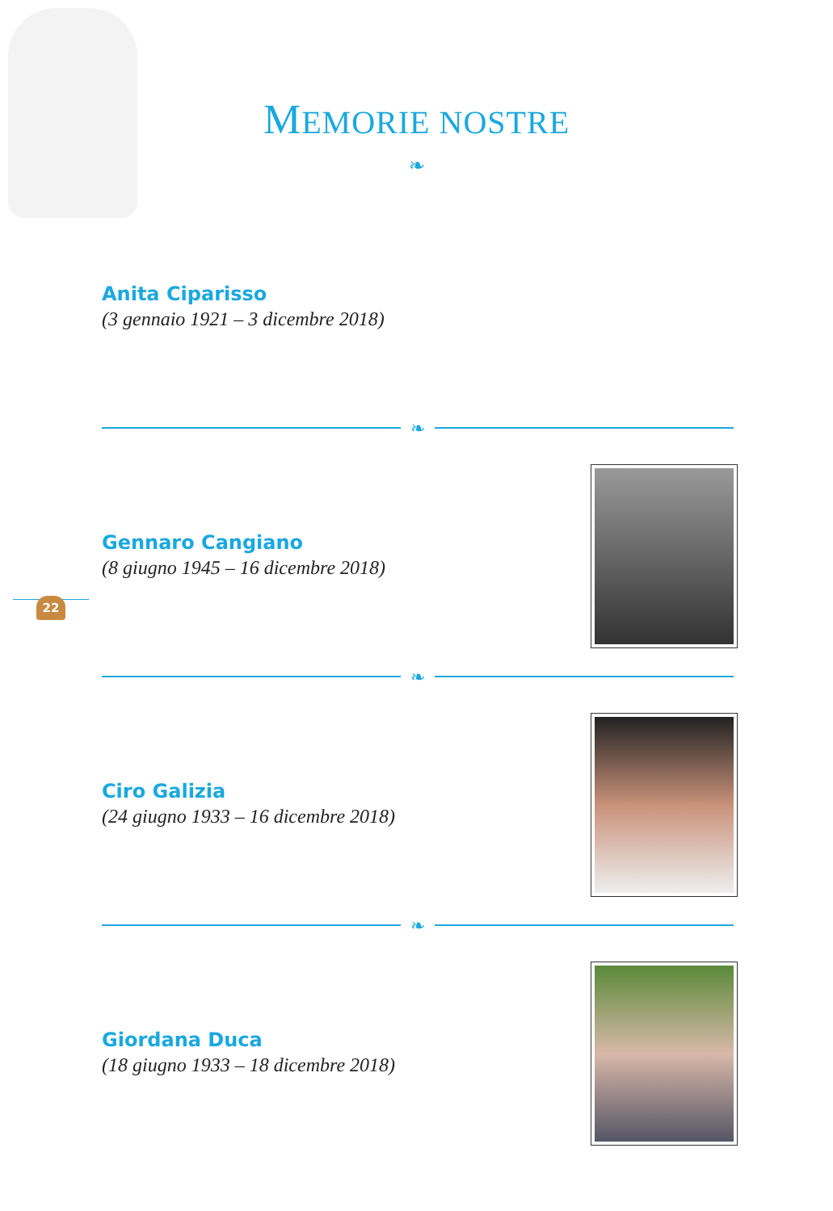MEMORIE NOSTRE
❧
Anita Ciparisso
(3 gennaio 1921 – 3 dicembre 2018)
❧
Gennaro Cangiano
(8 giugno 1945 – 16 dicembre 2018)
22
❧
Ciro Galizia
(24 giugno 1933 – 16 dicembre 2018)
❧
Giordana Duca
(18 giugno 1933 – 18 dicembre 2018)